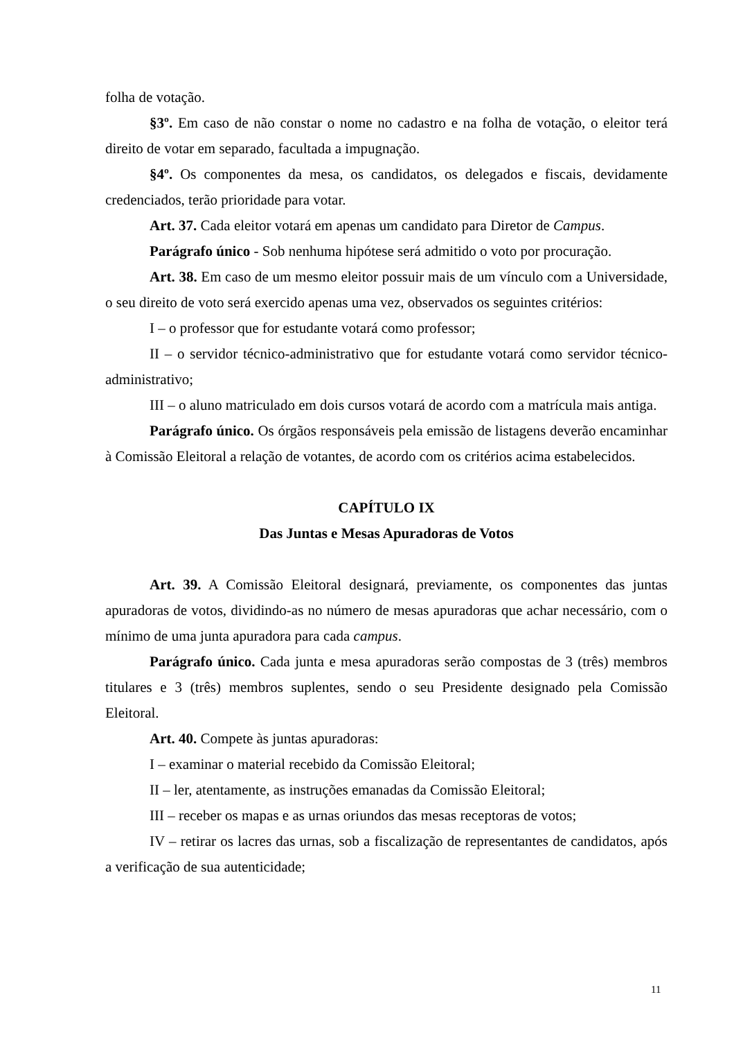folha de votação.
§3º. Em caso de não constar o nome no cadastro e na folha de votação, o eleitor terá direito de votar em separado, facultada a impugnação.
§4º. Os componentes da mesa, os candidatos, os delegados e fiscais, devidamente credenciados, terão prioridade para votar.
Art. 37. Cada eleitor votará em apenas um candidato para Diretor de Campus.
Parágrafo único - Sob nenhuma hipótese será admitido o voto por procuração.
Art. 38. Em caso de um mesmo eleitor possuir mais de um vínculo com a Universidade, o seu direito de voto será exercido apenas uma vez, observados os seguintes critérios:
I – o professor que for estudante votará como professor;
II – o servidor técnico-administrativo que for estudante votará como servidor técnico-administrativo;
III – o aluno matriculado em dois cursos votará de acordo com a matrícula mais antiga.
Parágrafo único. Os órgãos responsáveis pela emissão de listagens deverão encaminhar à Comissão Eleitoral a relação de votantes, de acordo com os critérios acima estabelecidos.
CAPÍTULO IX
Das Juntas e Mesas Apuradoras de Votos
Art. 39. A Comissão Eleitoral designará, previamente, os componentes das juntas apuradoras de votos, dividindo-as no número de mesas apuradoras que achar necessário, com o mínimo de uma junta apuradora para cada campus.
Parágrafo único. Cada junta e mesa apuradoras serão compostas de 3 (três) membros titulares e 3 (três) membros suplentes, sendo o seu Presidente designado pela Comissão Eleitoral.
Art. 40. Compete às juntas apuradoras:
I – examinar o material recebido da Comissão Eleitoral;
II – ler, atentamente, as instruções emanadas da Comissão Eleitoral;
III – receber os mapas e as urnas oriundos das mesas receptoras de votos;
IV – retirar os lacres das urnas, sob a fiscalização de representantes de candidatos, após a verificação de sua autenticidade;
11